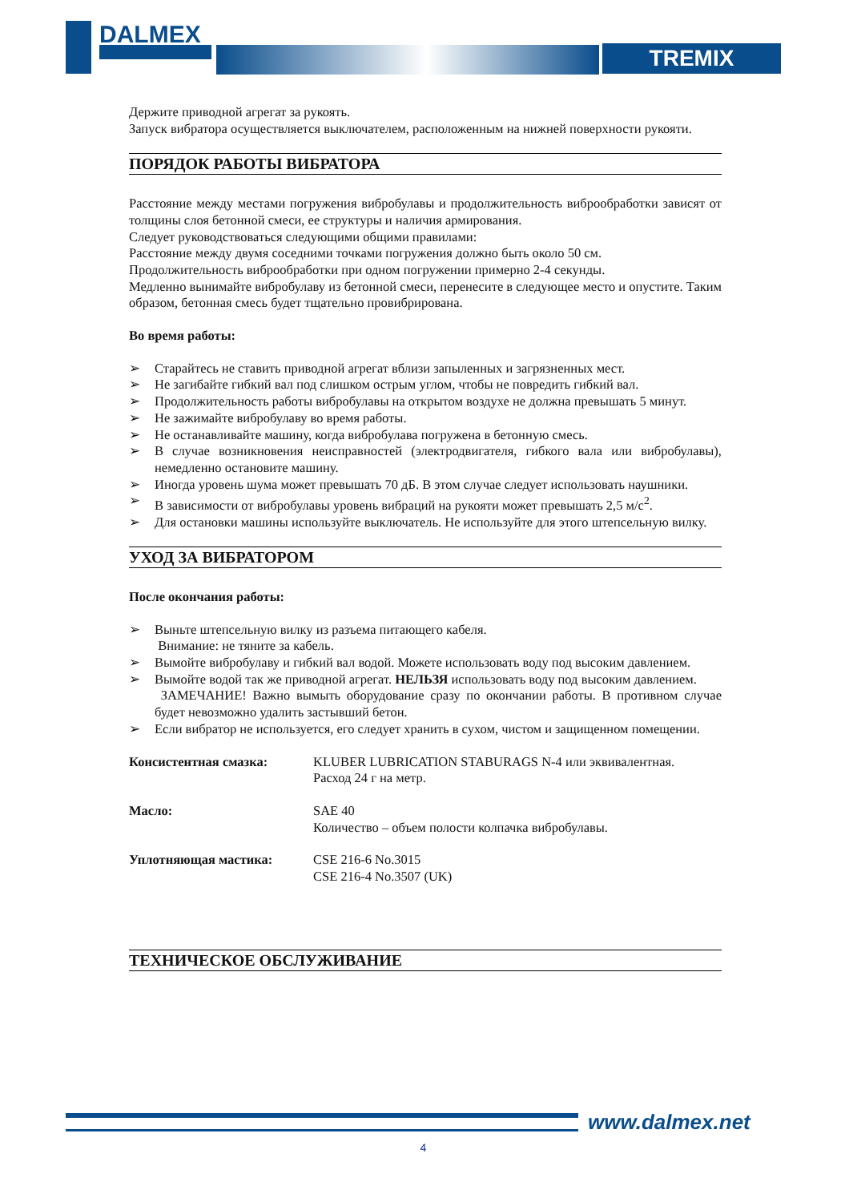DALMEX
TREMIX
Держите приводной агрегат за рукоять.
Запуск вибратора осуществляется выключателем, расположенным на нижней поверхности рукояти.
ПОРЯДОК РАБОТЫ ВИБРАТОРА
Расстояние между местами погружения вибробулавы и продолжительность виброобработки зависят от толщины слоя бетонной смеси, ее структуры и наличия армирования.
Следует руководствоваться следующими общими правилами:
Расстояние между двумя соседними точками погружения должно быть около 50 см.
Продолжительность виброобработки при одном погружении примерно 2-4 секунды.
Медленно вынимайте вибробулаву из бетонной смеси, перенесите в следующее место и опустите. Таким образом, бетонная смесь будет тщательно провибрирована.
Во время работы:
➢ Старайтесь не ставить приводной агрегат вблизи запыленных и загрязненных мест.
➢ Не загибайте гибкий вал под слишком острым углом, чтобы не повредить гибкий вал.
➢ Продолжительность работы вибробулавы на открытом воздухе не должна превышать 5 минут.
➢ Не зажимайте вибробулаву во время работы.
➢ Не останавливайте машину, когда вибробулава погружена в бетонную смесь.
➢ В случае возникновения неисправностей (электродвигателя, гибкого вала или вибробулавы), немедленно остановите машину.
➢ Иногда уровень шума может превышать 70 дБ. В этом случае следует использовать наушники.
➢ В зависимости от вибробулавы уровень вибраций на рукояти может превышать 2,5 м/с<sup>2</sup>.
➢ Для остановки машины используйте выключатель. Не используйте для этого штепсельную вилку.
УХОД ЗА ВИБРАТОРОМ
После окончания работы:
➢ Выньте штепсельную вилку из разъема питающего кабеля.
Внимание: не тяните за кабель.
➢ Вымойте вибробулаву и гибкий вал водой. Можете использовать воду под высоким давлением.
➢ Вымойте водой так же приводной агрегат. НЕЛЬЗЯ использовать воду под высоким давлением.
ЗАМЕЧАНИЕ! Важно вымыть оборудование сразу по окончании работы. В противном случае будет невозможно удалить застывший бетон.
➢ Если вибратор не используется, его следует хранить в сухом, чистом и защищенном помещении.
Консистентная смазка: KLUBER LUBRICATION STABURAGS N-4 или эквивалентная.
Расход 24 г на метр.
Масло: SAE 40
Количество – объем полости колпачка вибробулавы.
Уплотняющая мастика: CSE 216-6 No.3015
CSE 216-4 No.3507 (UK)
ТЕХНИЧЕСКОЕ ОБСЛУЖИВАНИЕ
www.dalmex.net
4